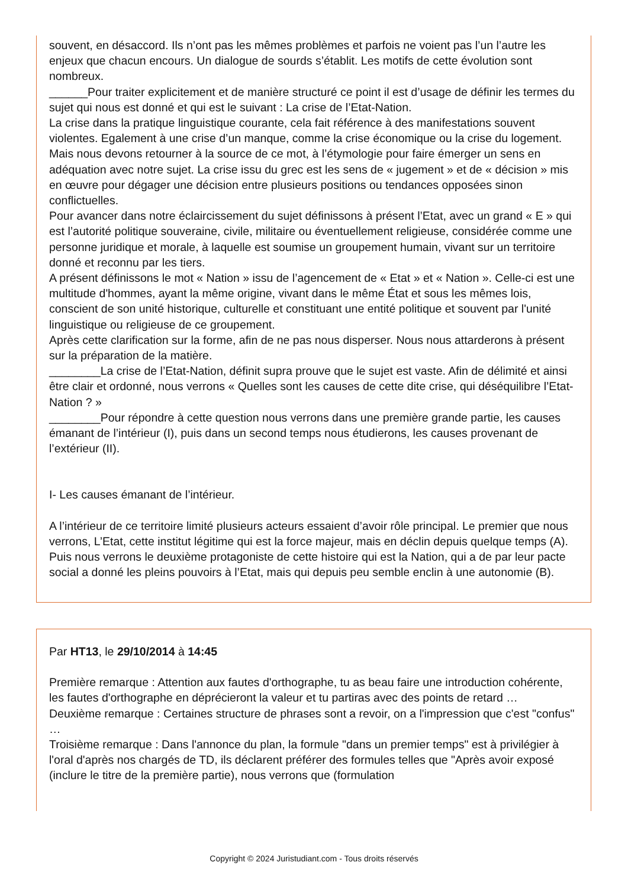souvent, en désaccord. Ils n’ont pas les mêmes problèmes et parfois ne voient pas l’un l’autre les enjeux que chacun encours. Un dialogue de sourds s’établit. Les motifs de cette évolution sont nombreux.
______Pour traiter explicitement et de manière structuré ce point il est d’usage de définir les termes du sujet qui nous est donné et qui est le suivant : La crise de l’Etat-Nation.
La crise dans la pratique linguistique courante, cela fait référence à des manifestations souvent violentes. Egalement à une crise d’un manque, comme la crise économique ou la crise du logement. Mais nous devons retourner à la source de ce mot, à l’étymologie pour faire émerger un sens en adéquation avec notre sujet. La crise issu du grec est les sens de « jugement » et de « décision » mis en œuvre pour dégager une décision entre plusieurs positions ou tendances opposées sinon conflictuelles.
Pour avancer dans notre éclaircissement du sujet définissons à présent l’Etat, avec un grand « E » qui est l’autorité politique souveraine, civile, militaire ou éventuellement religieuse, considérée comme une personne juridique et morale, à laquelle est soumise un groupement humain, vivant sur un territoire donné et reconnu par les tiers.
A présent définissons le mot « Nation » issu de l’agencement de « Etat » et « Nation ». Celle-ci est une multitude d'hommes, ayant la même origine, vivant dans le même État et sous les mêmes lois, conscient de son unité historique, culturelle et constituant une entité politique et souvent par l'unité linguistique ou religieuse de ce groupement.
Après cette clarification sur la forme, afin de ne pas nous disperser. Nous nous attarderons à présent sur la préparation de la matière.
________La crise de l’Etat-Nation, définit supra prouve que le sujet est vaste. Afin de délimité et ainsi être clair et ordonné, nous verrons « Quelles sont les causes de cette dite crise, qui déséquilibre l’Etat-Nation ? »
________Pour répondre à cette question nous verrons dans une première grande partie, les causes émanant de l’intérieur (I), puis dans un second temps nous étudierons, les causes provenant de l’extérieur (II).
I- Les causes émanant de l’intérieur.
A l’intérieur de ce territoire limité plusieurs acteurs essaient d’avoir rôle principal. Le premier que nous verrons, L’Etat, cette institut légitime qui est la force majeur, mais en déclin depuis quelque temps (A). Puis nous verrons le deuxième protagoniste de cette histoire qui est la Nation, qui a de par leur pacte social a donné les pleins pouvoirs à l’Etat, mais qui depuis peu semble enclin à une autonomie (B).
Par HT13, le 29/10/2014 à 14:45
Première remarque : Attention aux fautes d'orthographe, tu as beau faire une introduction cohérente, les fautes d'orthographe en déprécieront la valeur et tu partiras avec des points de retard …
Deuxième remarque : Certaines structure de phrases sont a revoir, on a l'impression que c'est "confus" …
Troisième remarque : Dans l'annonce du plan, la formule "dans un premier temps" est à privilégier à l'oral d'après nos chargés de TD, ils déclarent préférer des formules telles que "Après avoir exposé (inclure le titre de la première partie), nous verrons que (formulation
Copyright © 2024 Juristudiant.com - Tous droits réservés